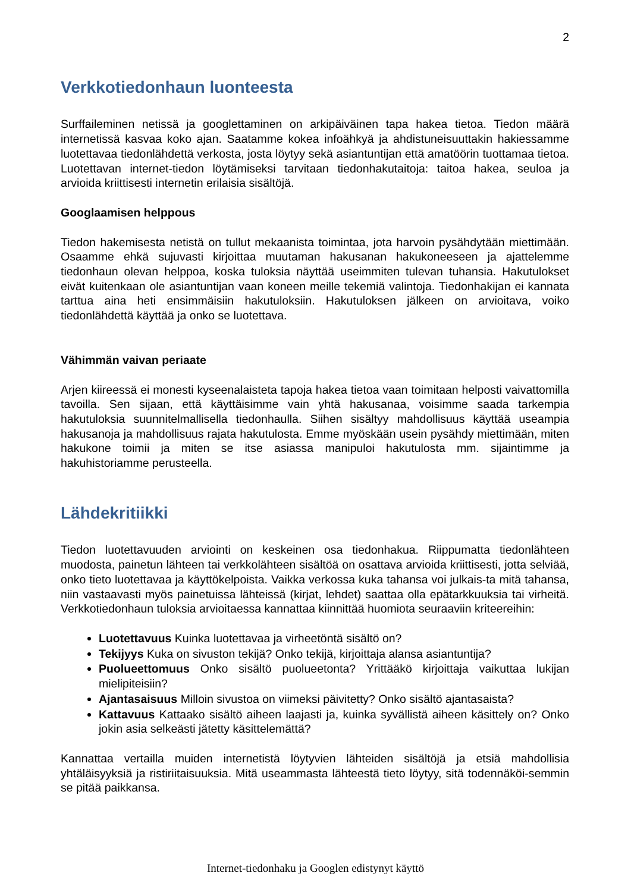2
Verkkotiedonhaun luonteesta
Surffaileminen netissä ja googlettaminen on arkipäiväinen tapa hakea tietoa. Tiedon määrä internetissä kasvaa koko ajan. Saatamme kokea infoähkyä ja ahdistuneisuuttakin hakiessamme luotettavaa tiedonlähdettä verkosta, josta löytyy sekä asiantuntijan että amatöörin tuottamaa tietoa. Luotettavan internet-tiedon löytämiseksi tarvitaan tiedonhakutaitoja: taitoa hakea, seuloa ja arvioida kriittisesti internetin erilaisia sisältöjä.
Googlaamisen helppous
Tiedon hakemisesta netistä on tullut mekaanista toimintaa, jota harvoin pysähdytään miettimään. Osaamme ehkä sujuvasti kirjoittaa muutaman hakusanan hakukoneeseen ja ajattelemme tiedonhaun olevan helppoa, koska tuloksia näyttää useimmiten tulevan tuhansia. Hakutulokset eivät kuitenkaan ole asiantuntijan vaan koneen meille tekemiä valintoja. Tiedonhakijan ei kannata tarttua aina heti ensimmäisiin hakutuloksiin. Hakutuloksen jälkeen on arvioitava, voiko tiedonlähdettä käyttää ja onko se luotettava.
Vähimmän vaivan periaate
Arjen kiireessä ei monesti kyseenalaisteta tapoja hakea tietoa vaan toimitaan helposti vaivattomilla tavoilla. Sen sijaan, että käyttäisimme vain yhtä hakusanaa, voisimme saada tarkempia hakutuloksia suunnitelmallisella tiedonhaulla. Siihen sisältyy mahdollisuus käyttää useampia hakusanoja ja mahdollisuus rajata hakutulosta. Emme myöskään usein pysähdy miettimään, miten hakukone toimii ja miten se itse asiassa manipuloi hakutulosta mm. sijaintimme ja hakuhistoriamme perusteella.
Lähdekritiikki
Tiedon luotettavuuden arviointi on keskeinen osa tiedonhakua. Riippumatta tiedonlähteen muodosta, painetun lähteen tai verkkolähteen sisältöä on osattava arvioida kriittisesti, jotta selviää, onko tieto luotettavaa ja käyttökelpoista. Vaikka verkossa kuka tahansa voi julkais-ta mitä tahansa, niin vastaavasti myös painetuissa lähteissä (kirjat, lehdet) saattaa olla epätarkkuuksia tai virheitä. Verkkotiedonhaun tuloksia arvioitaessa kannattaa kiinnittää huomiota seuraaviin kriteereihin:
Luotettavuus Kuinka luotettavaa ja virheetöntä sisältö on?
Tekijyys Kuka on sivuston tekijä? Onko tekijä, kirjoittaja alansa asiantuntija?
Puolueettomuus Onko sisältö puolueetonta? Yrittääkö kirjoittaja vaikuttaa lukijan mielipiteisiin?
Ajantasaisuus Milloin sivustoa on viimeksi päivitetty? Onko sisältö ajantasaista?
Kattavuus Kattaako sisältö aiheen laajasti ja, kuinka syvällistä aiheen käsittely on? Onko jokin asia selkeästi jätetty käsittelemättä?
Kannattaa vertailla muiden internetistä löytyvien lähteiden sisältöjä ja etsiä mahdollisia yhtäläisyyksiä ja ristiriitaisuuksia. Mitä useammasta lähteestä tieto löytyy, sitä todennäköi-semmin se pitää paikkansa.
Internet-tiedonhaku ja Googlen edistynyt käyttö